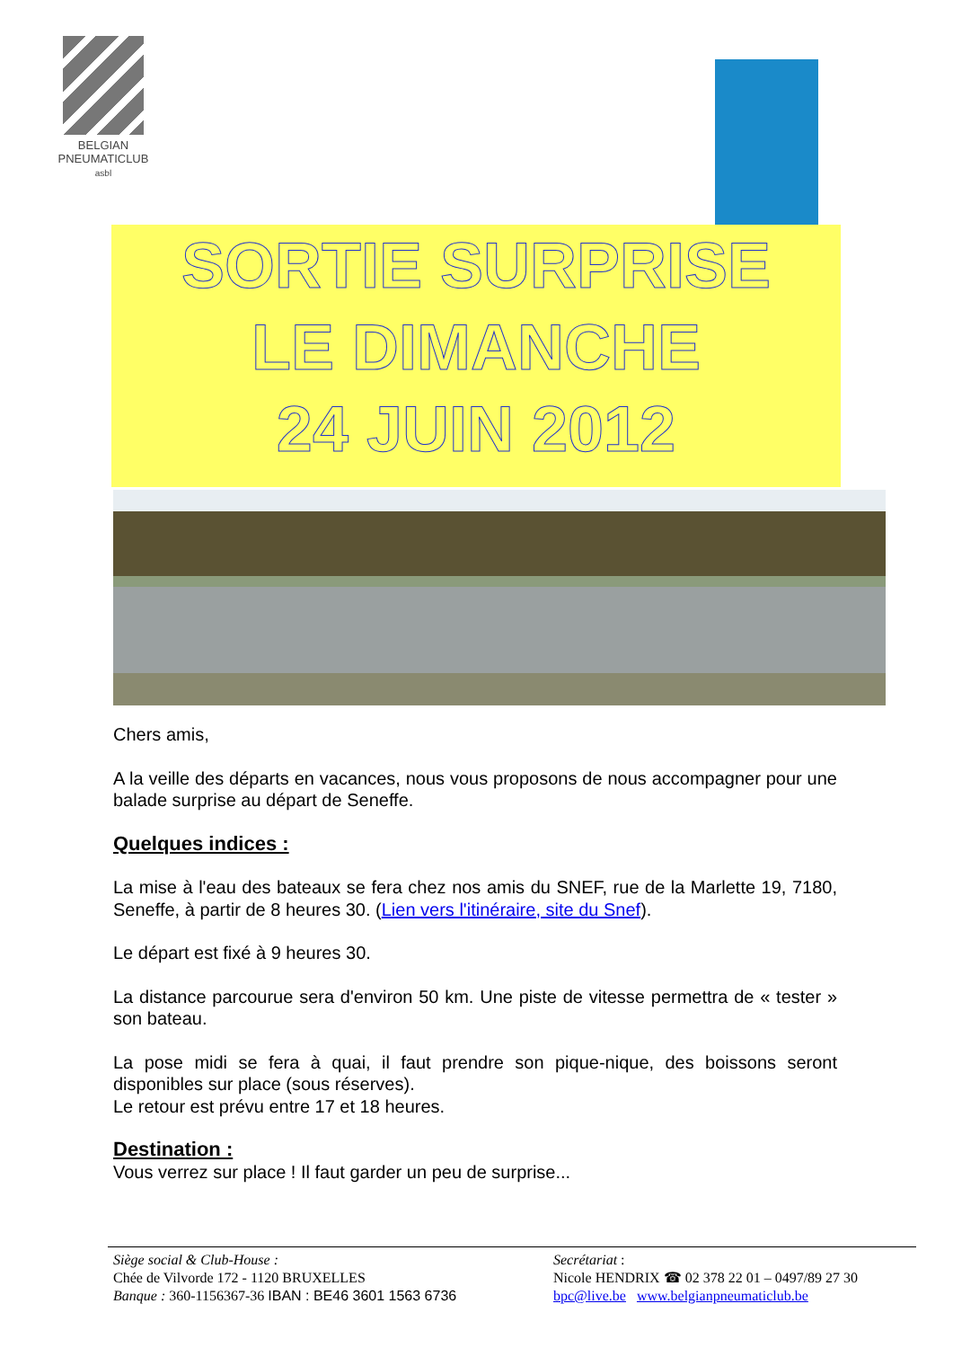BELGIAN
PNEUMATICLUB
asbl
SORTIE SURPRISE
LE DIMANCHE
24 JUIN 2012
Chers amis,
A la veille des départs en vacances, nous vous proposons de nous accompagner pour une balade surprise au départ de Seneffe.
Quelques indices :
La mise à l'eau des bateaux se fera chez nos amis du SNEF, rue de la Marlette 19, 7180, Seneffe, à partir de 8 heures 30. (Lien vers l'itinéraire, site du Snef).
Le départ est fixé à 9 heures 30.
La distance parcourue sera d'environ 50 km. Une piste de vitesse permettra de « tester » son bateau.
La pose midi se fera à quai, il faut prendre son pique-nique, des boissons seront disponibles sur place (sous réserves).
Le retour est prévu entre 17 et 18 heures.
Destination :
Vous verrez sur place ! Il faut garder un peu de surprise...
Siège social & Club-House :
Chée de Vilvorde 172 - 1120 BRUXELLES
Banque : 360-1156367-36 IBAN : BE46 3601 1563 6736
Secrétariat :
Nicole HENDRIX ☎ 02 378 22 01 – 0497/89 27 30
bpc@live.be www.belgianpneumaticlub.be